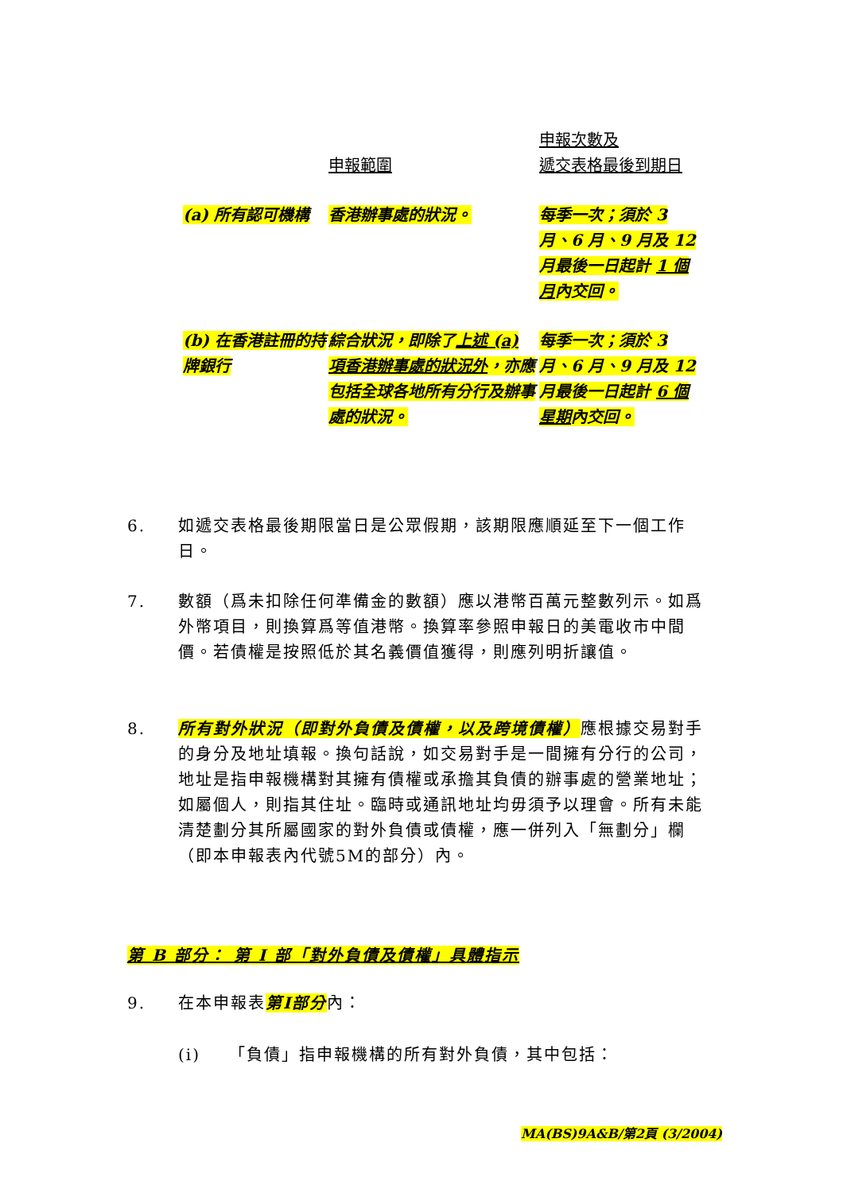| | 申報範圍 | 申報次數及 遞交表格最後到期日 |
| --- | --- | --- |
| (a) 所有認可機構 | 香港辦事處的狀況。 | 每季一次；須於 3 月、6 月、9 月及 12 月最後一日起計 1 個月 內交回。 |
| (b) 在香港註冊的持牌銀行 | 綜合狀況，即除了 上述 (a) 項香港辦事處的狀況外 ，亦應包括全球各地所有分行及辦事處的狀況。 | 每季一次；須於 3 月、6 月、9 月及 12 月最後一日起計 6 個星期 內交回。 |
6.
如遞交表格最後期限當日是公眾假期，該期限應順延至下一個工作日。
7.
數額（爲未扣除任何準備金的數額）應以港幣百萬元整數列示。如爲外幣項目，則換算爲等值港幣。換算率參照申報日的美電收市中間價。若債權是按照低於其名義價值獲得，則應列明折讓值。
8.
所有對外狀況（即對外負債及債權，以及跨境債權）應根據交易對手的身分及地址填報。換句話說，如交易對手是一間擁有分行的公司，地址是指申報機構對其擁有債權或承擔其負債的辦事處的營業地址；如屬個人，則指其住址。臨時或通訊地址均毋須予以理會。所有未能清楚劃分其所屬國家的對外負債或債權，應一併列入「無劃分」欄（即本申報表內代號5M的部分）內。
第 B 部分： 第 I 部「對外負債及債權」具體指示
9.
在本申報表第I部分內：
(i)
「負債」指申報機構的所有對外負債，其中包括：
MA(BS)9A&B/第2頁 (3/2004)